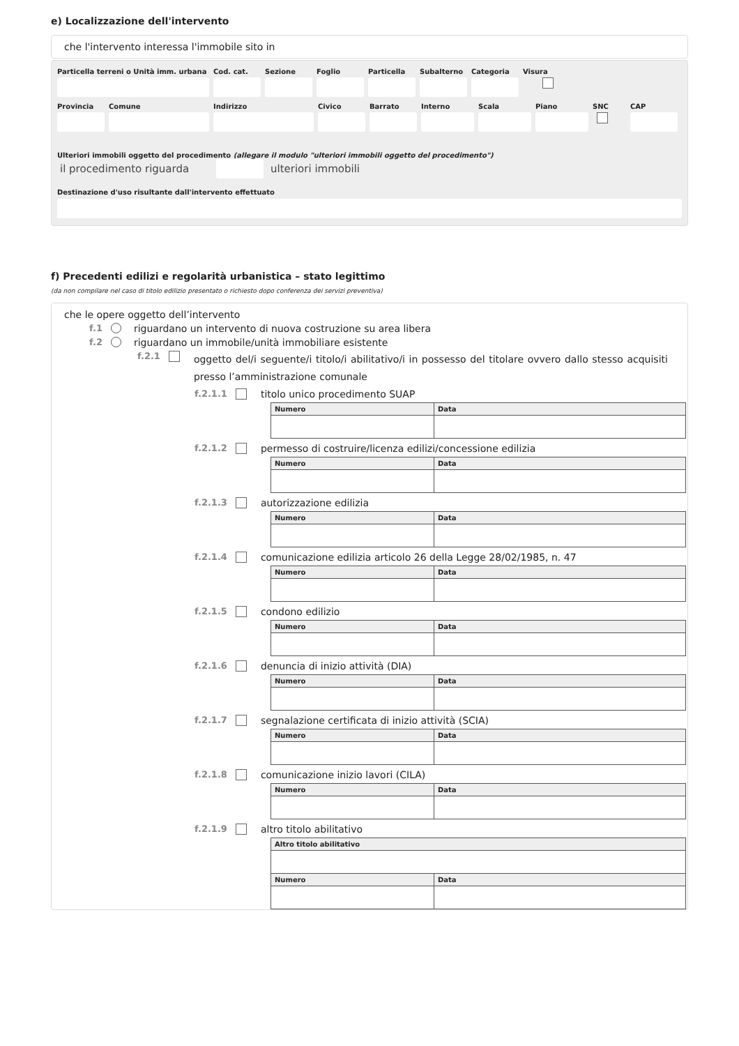e) Localizzazione dell'intervento
che l'intervento interessa l'immobile sito in
Particella terreni o Unità imm. urbana
Cod. cat. Sezione Foglio Particella Subalterno Categoria Visura
Provincia Comune Indirizzo Civico Barrato Interno Scala Piano SNC CAP
Ulteriori immobili oggetto del procedimento (allegare il modulo "ulteriori immobili oggetto del procedimento")
il procedimento riguarda ulteriori immobili
Destinazione d'uso risultante dall'intervento effettuato
f) Precedenti edilizi e regolarità urbanistica – stato legittimo
(da non compilare nel caso di titolo edilizio presentato o richiesto dopo conferenza dei servizi preventiva)
che le opere oggetto dell’intervento
f.1 riguardano un intervento di nuova costruzione su area libera
f.2 riguardano un immobile/unità immobiliare esistente
f.2.1 oggetto del/i seguente/i titolo/i abilitativo/i in possesso del titolare ovvero dallo stesso acquisiti presso l’amministrazione comunale
f.2.1.1 titolo unico procedimento SUAP
| Numero | Data |
| --- | --- |
f.2.1.2 permesso di costruire/licenza edilizi/concessione edilizia
| Numero | Data |
| --- | --- |
f.2.1.3 autorizzazione edilizia
| Numero | Data |
| --- | --- |
f.2.1.4 comunicazione edilizia articolo 26 della Legge 28/02/1985, n. 47
| Numero | Data |
| --- | --- |
f.2.1.5 condono edilizio
| Numero | Data |
| --- | --- |
f.2.1.6 denuncia di inizio attività (DIA)
| Numero | Data |
| --- | --- |
f.2.1.7 segnalazione certificata di inizio attività (SCIA)
| Numero | Data |
| --- | --- |
f.2.1.8 comunicazione inizio lavori (CILA)
| Numero | Data |
| --- | --- |
f.2.1.9 altro titolo abilitativo
| Altro titolo abilitativo | |
| --- | --- |
| Numero | Data |